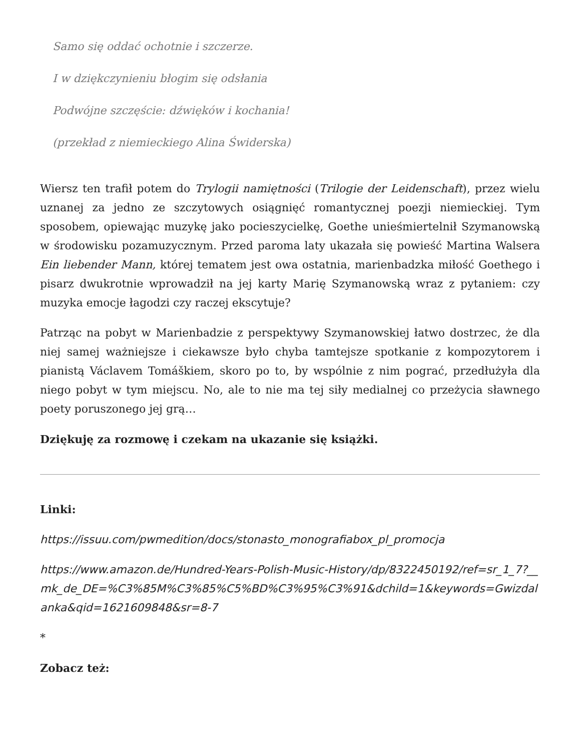Samo się oddać ochotnie i szczerze.
I w dziękczynieniu błogim się odsłania
Podwójne szczęście: dźwięków i kochania!
(przekład z niemieckiego Alina Świderska)
Wiersz ten trafił potem do Trylogii namiętności (Trilogie der Leidenschaft), przez wielu uznanej za jedno ze szczytowych osiągnięć romantycznej poezji niemieckiej. Tym sposobem, opiewając muzykę jako pocieszycielkę, Goethe unieśmiertelnił Szymanowską w środowisku pozamuzycznym. Przed paroma laty ukazała się powieść Martina Walsera Ein liebender Mann, której tematem jest owa ostatnia, marienbadzka miłość Goethego i pisarz dwukrotnie wprowadził na jej karty Marię Szymanowską wraz z pytaniem: czy muzyka emocje łagodzi czy raczej ekscytuje?
Patrząc na pobyt w Marienbadzie z perspektywy Szymanowskiej łatwo dostrzec, że dla niej samej ważniejsze i ciekawsze było chyba tamtejsze spotkanie z kompozytorem i pianistą Václavem Tomáškiem, skoro po to, by wspólnie z nim pograć, przedłużyła dla niego pobyt w tym miejscu. No, ale to nie ma tej siły medialnej co przeżycia sławnego poety poruszonego jej grą…
Dziękuję za rozmowę i czekam na ukazanie się książki.
Linki:
https://issuu.com/pwmedition/docs/stonasto_monografiabox_pl_promocja
https://www.amazon.de/Hundred-Years-Polish-Music-History/dp/8322450192/ref=sr_1_7?__mk_de_DE=%C3%85M%C3%85%C5%BD%C3%95%C3%91&dchild=1&keywords=Gwizdalanka&qid=1621609848&sr=8-7
*
Zobacz też: